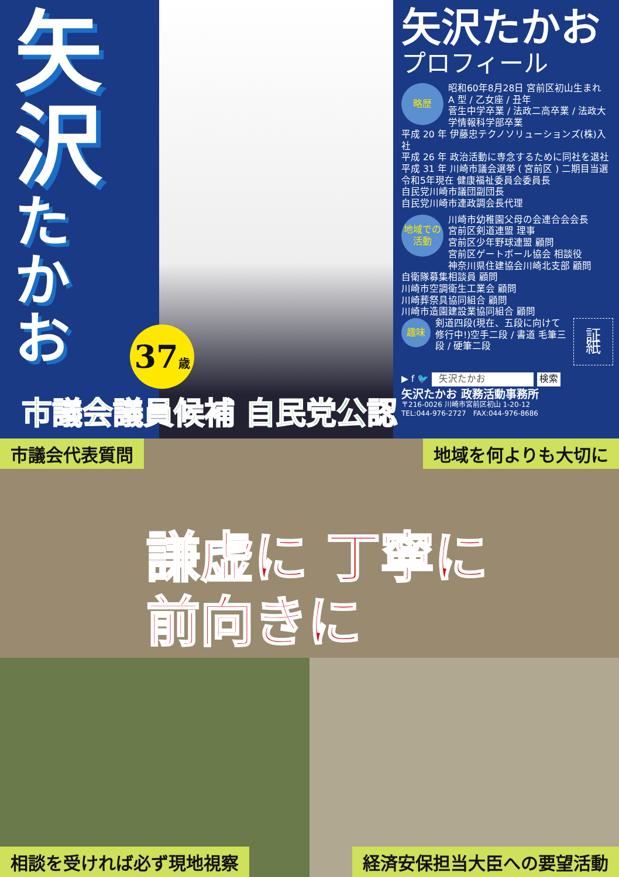矢
沢
た
か
お
37歳
市議会議員候補 自民党公認
矢沢たかお
プロフィール
略歴
昭和60年8月28日 宮前区初山生まれ
A 型 / 乙女座 / 丑年
菅生中学卒業 / 法政二高卒業 / 法政大学情報科学部卒業
平成 20 年 伊藤忠テクノソリューションズ(株)入社
平成 26 年 政治活動に専念するために同社を退社
平成 31 年 川崎市議会選挙 ( 宮前区 ) 二期目当選
令和5年現在 健康福祉委員会委員長
自民党川崎市議団副団長
自民党川崎市連政調会長代理
地域での
活動
川崎市幼稚園父母の会連合会会長
宮前区剣道連盟 理事
宮前区少年野球連盟 顧問
宮前区ゲートボール協会 相談役
神奈川県住建協会川崎北支部 顧問
自衛隊募集相談員 顧問
川崎市空調衛生工業会 顧問
川崎葬祭具協同組合 顧問
川崎市造園建設業協同組合 顧問
趣味
剣道四段(現在、五段に向けて修行中!)空手二段 / 書道 毛筆三段 / 硬筆二段
証紙
▶ f 🐦 矢沢たかお 検索
矢沢たかお 政務活動事務所
〒216-0026 川崎市宮前区初山 1-20-12
TEL:044-976-2727　FAX:044-976-8686
市議会代表質問
地域を何よりも大切に
相談を受ければ必ず現地視察
経済安保担当大臣への要望活動
謙虚に 丁寧に
前向きに